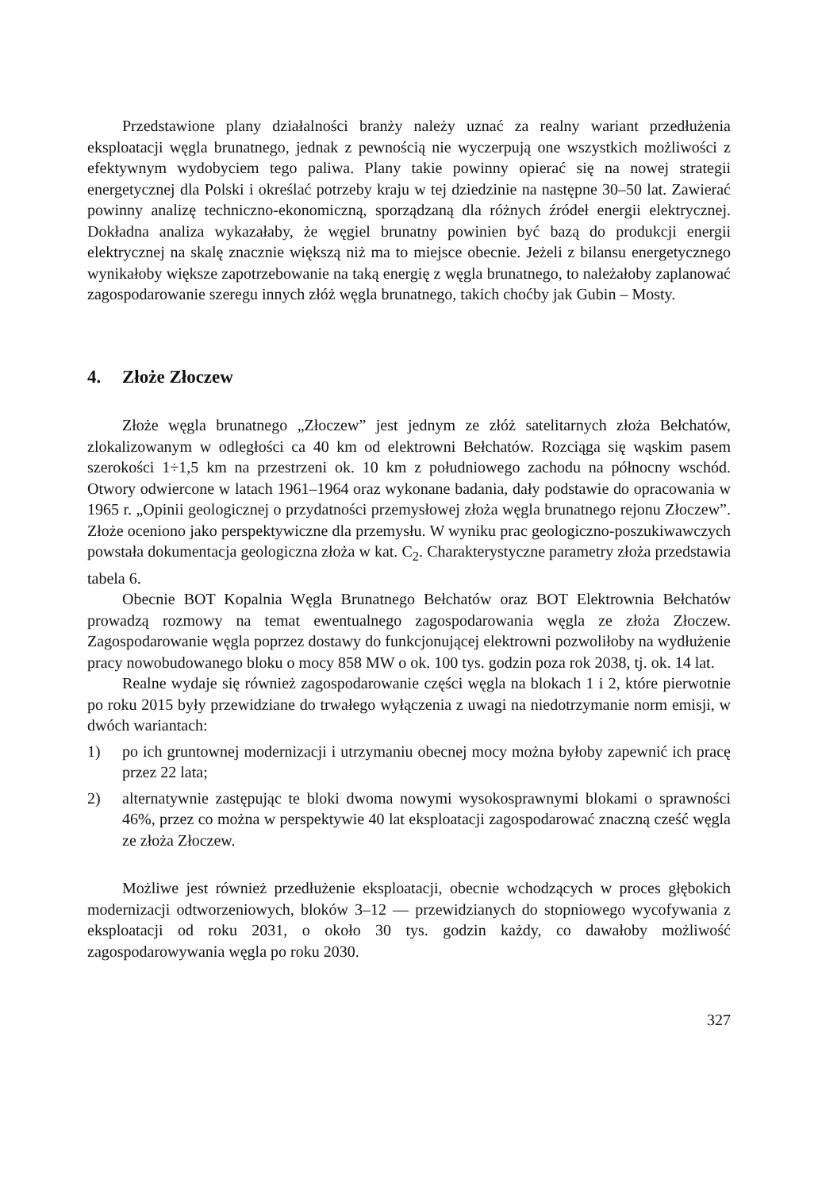Przedstawione plany działalności branży należy uznać za realny wariant przedłużenia eksploatacji węgla brunatnego, jednak z pewnością nie wyczerpują one wszystkich możliwości z efektywnym wydobyciem tego paliwa. Plany takie powinny opierać się na nowej strategii energetycznej dla Polski i określać potrzeby kraju w tej dziedzinie na następne 30–50 lat. Zawierać powinny analizę techniczno-ekonomiczną, sporządzaną dla różnych źródeł energii elektrycznej. Dokładna analiza wykazałaby, że węgiel brunatny powinien być bazą do produkcji energii elektrycznej na skalę znacznie większą niż ma to miejsce obecnie. Jeżeli z bilansu energetycznego wynikałoby większe zapotrzebowanie na taką energię z węgla brunatnego, to należałoby zaplanować zagospodarowanie szeregu innych złóż węgla brunatnego, takich choćby jak Gubin – Mosty.
4. Złoże Złoczew
Złoże węgla brunatnego „Złoczew” jest jednym ze złóż satelitarnych złoża Bełchatów, zlokalizowanym w odległości ca 40 km od elektrowni Bełchatów. Rozciąga się wąskim pasem szerokości 1÷1,5 km na przestrzeni ok. 10 km z południowego zachodu na północny wschód. Otwory odwiercone w latach 1961–1964 oraz wykonane badania, dały podstawie do opracowania w 1965 r. „Opinii geologicznej o przydatności przemysłowej złoża węgla brunatnego rejonu Złoczew”. Złoże oceniono jako perspektywiczne dla przemysłu. W wyniku prac geologiczno-poszukiwawczych powstała dokumentacja geologiczna złoża w kat. C<sub>2</sub>. Charakterystyczne parametry złoża przedstawia tabela 6.
Obecnie BOT Kopalnia Węgla Brunatnego Bełchatów oraz BOT Elektrownia Bełchatów prowadzą rozmowy na temat ewentualnego zagospodarowania węgla ze złoża Złoczew. Zagospodarowanie węgla poprzez dostawy do funkcjonującej elektrowni pozwoliłoby na wydłużenie pracy nowobudowanego bloku o mocy 858 MW o ok. 100 tys. godzin poza rok 2038, tj. ok. 14 lat.
Realne wydaje się również zagospodarowanie części węgla na blokach 1 i 2, które pierwotnie po roku 2015 były przewidziane do trwałego wyłączenia z uwagi na niedotrzymanie norm emisji, w dwóch wariantach:
1) po ich gruntownej modernizacji i utrzymaniu obecnej mocy można byłoby zapewnić ich pracę przez 22 lata;
2) alternatywnie zastępując te bloki dwoma nowymi wysokosprawnymi blokami o sprawności 46%, przez co można w perspektywie 40 lat eksploatacji zagospodarować znaczną cześć węgla ze złoża Złoczew.
Możliwe jest również przedłużenie eksploatacji, obecnie wchodzących w proces głębokich modernizacji odtworzeniowych, bloków 3–12 — przewidzianych do stopniowego wycofywania z eksploatacji od roku 2031, o około 30 tys. godzin każdy, co dawałoby możliwość zagospodarowywania węgla po roku 2030.
327